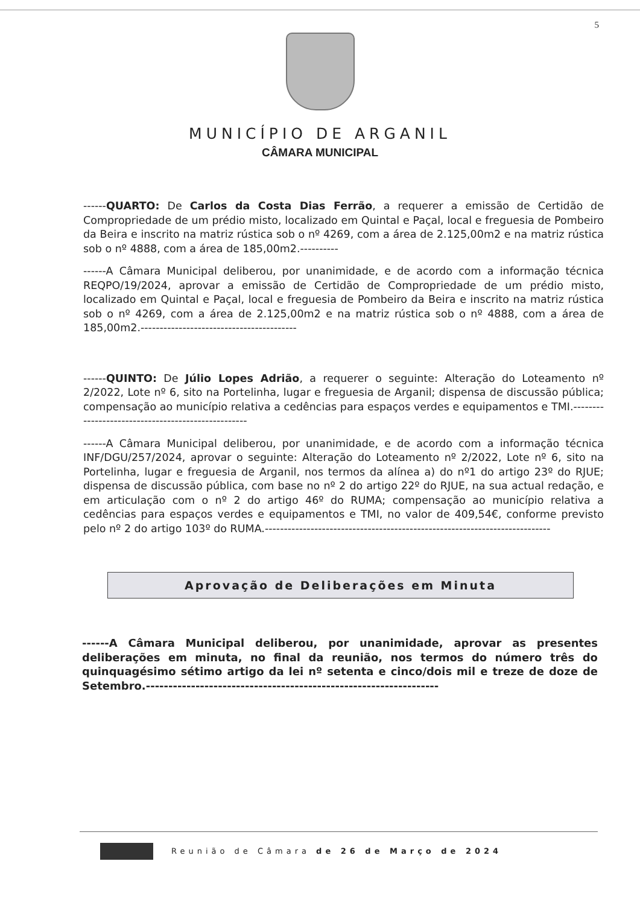5
MUNICÍPIO DE ARGANIL
CÂMARA MUNICIPAL
------QUARTO: De Carlos da Costa Dias Ferrão, a requerer a emissão de Certidão de Compropriedade de um prédio misto, localizado em Quintal e Paçal, local e freguesia de Pombeiro da Beira e inscrito na matriz rústica sob o nº 4269, com a área de 2.125,00m2 e na matriz rústica sob o nº 4888, com a área de 185,00m2.----------
------A Câmara Municipal deliberou, por unanimidade, e de acordo com a informação técnica REQPO/19/2024, aprovar a emissão de Certidão de Compropriedade de um prédio misto, localizado em Quintal e Paçal, local e freguesia de Pombeiro da Beira e inscrito na matriz rústica sob o nº 4269, com a área de 2.125,00m2 e na matriz rústica sob o nº 4888, com a área de 185,00m2.-----------------------------------------
------QUINTO: De Júlio Lopes Adrião, a requerer o seguinte: Alteração do Loteamento nº 2/2022, Lote nº 6, sito na Portelinha, lugar e freguesia de Arganil; dispensa de discussão pública; compensação ao município relativa a cedências para espaços verdes e equipamentos e TMI.---------------------------------------------------
------A Câmara Municipal deliberou, por unanimidade, e de acordo com a informação técnica INF/DGU/257/2024, aprovar o seguinte: Alteração do Loteamento nº 2/2022, Lote nº 6, sito na Portelinha, lugar e freguesia de Arganil, nos termos da alínea a) do nº1 do artigo 23º do RJUE; dispensa de discussão pública, com base no nº 2 do artigo 22º do RJUE, na sua actual redação, e em articulação com o nº 2 do artigo 46º do RUMA; compensação ao município relativa a cedências para espaços verdes e equipamentos e TMI, no valor de 409,54€, conforme previsto pelo nº 2 do artigo 103º do RUMA.---------------------------------------------------------------------------
Aprovação de Deliberações em Minuta
------A Câmara Municipal deliberou, por unanimidade, aprovar as presentes deliberações em minuta, no final da reunião, nos termos do número três do quinquagésimo sétimo artigo da lei nº setenta e cinco/dois mil e treze de doze de Setembro.-----------------------------------------------------------------
Reunião de Câmara de 26 de Março de 2024